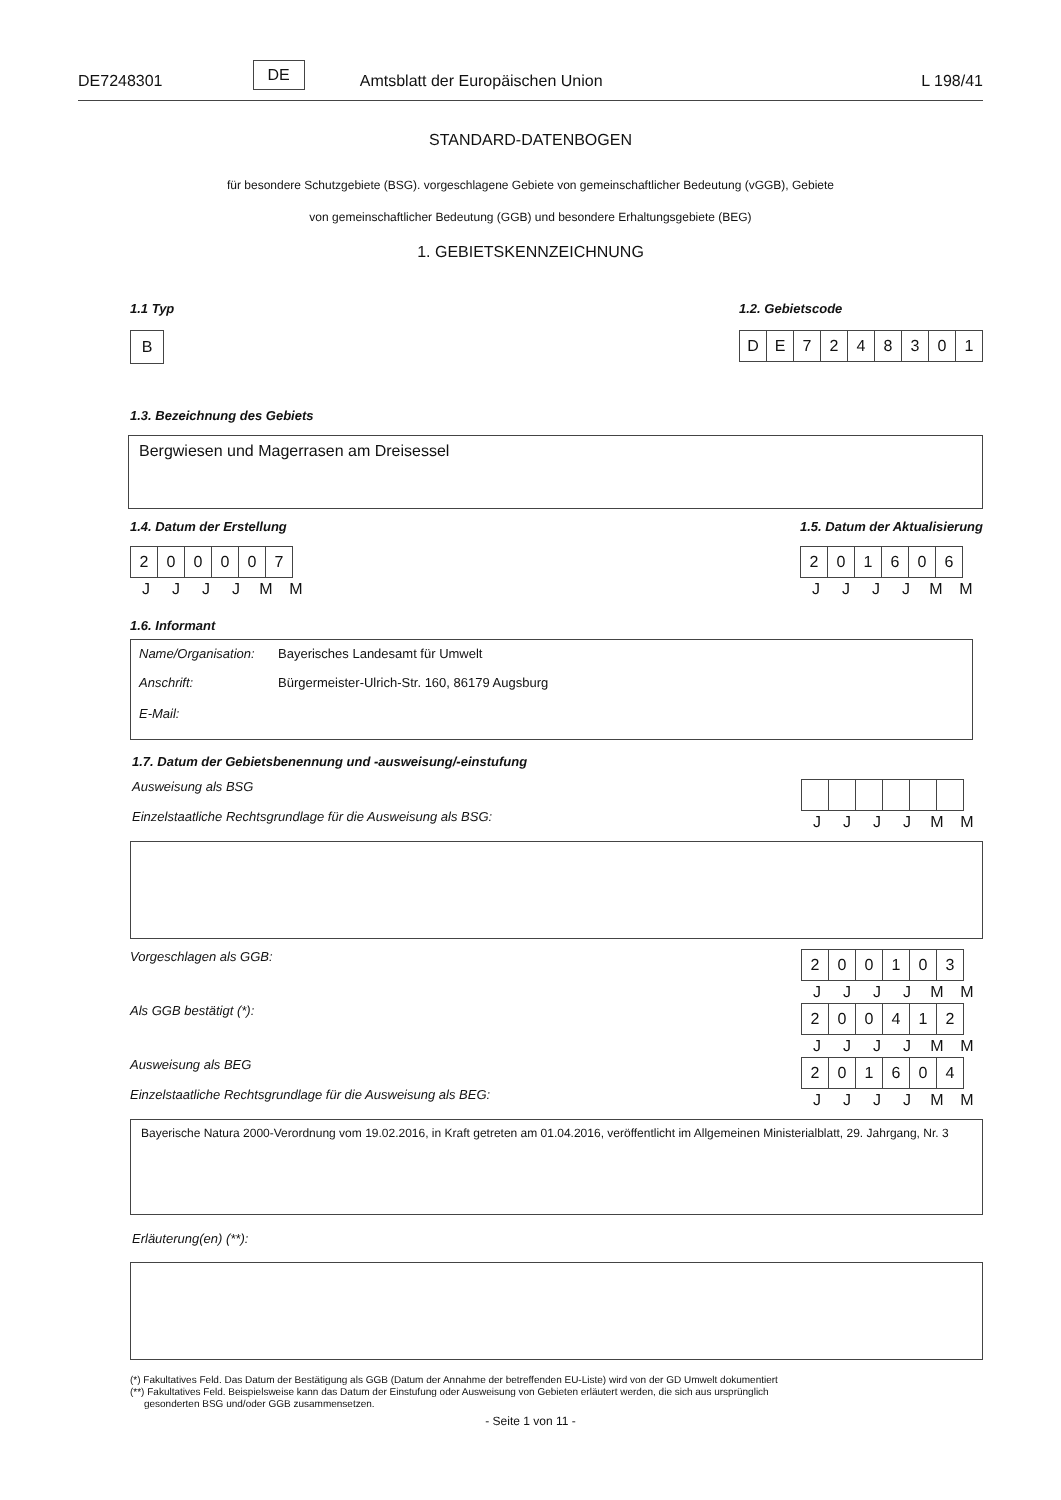DE7248301 DE Amtsblatt der Europäischen Union L 198/41
STANDARD-DATENBOGEN
für besondere Schutzgebiete (BSG). vorgeschlagene Gebiete von gemeinschaftlicher Bedeutung (vGGB), Gebiete
von gemeinschaftlicher Bedeutung (GGB) und besondere Erhaltungsgebiete (BEG)
1. GEBIETSKENNZEICHNUNG
1.1 Typ
| B |
1.2. Gebietscode
| D | E | 7 | 2 | 4 | 8 | 3 | 0 | 1 |
1.3. Bezeichnung des Gebiets
Bergwiesen und Magerrasen am Dreisessel
1.4. Datum der Erstellung
| 2 | 0 | 0 | 0 | 0 | 7 |
| J | J | J | J | M | M |
1.5. Datum der Aktualisierung
| 2 | 0 | 1 | 6 | 0 | 6 |
| J | J | J | J | M | M |
1.6. Informant
| Name/Organisation: | Bayerisches Landesamt für Umwelt |
| Anschrift: | Bürgermeister-Ulrich-Str. 160, 86179 Augsburg |
| E-Mail: | |
1.7. Datum der Gebietsbenennung und -ausweisung/-einstufung
Ausweisung als BSG
Einzelstaatliche Rechtsgrundlage für die Ausweisung als BSG:
| J | J | J | J | M | M |
Vorgeschlagen als GGB:
| 2 | 0 | 0 | 1 | 0 | 3 |
| J | J | J | J | M | M |
Als GGB bestätigt (*):
| 2 | 0 | 0 | 4 | 1 | 2 |
| J | J | J | J | M | M |
Ausweisung als BEG
Einzelstaatliche Rechtsgrundlage für die Ausweisung als BEG:
| 2 | 0 | 1 | 6 | 0 | 4 |
| J | J | J | J | M | M |
Bayerische Natura 2000-Verordnung vom 19.02.2016, in Kraft getreten am 01.04.2016, veröffentlicht im Allgemeinen Ministerialblatt, 29. Jahrgang, Nr. 3
Erläuterung(en) (**):
(*) Fakultatives Feld. Das Datum der Bestätigung als GGB (Datum der Annahme der betreffenden EU-Liste) wird von der GD Umwelt dokumentiert
(**) Fakultatives Feld. Beispielsweise kann das Datum der Einstufung oder Ausweisung von Gebieten erläutert werden, die sich aus ursprünglich
gesonderten BSG und/oder GGB zusammensetzen.
- Seite 1 von 11 -